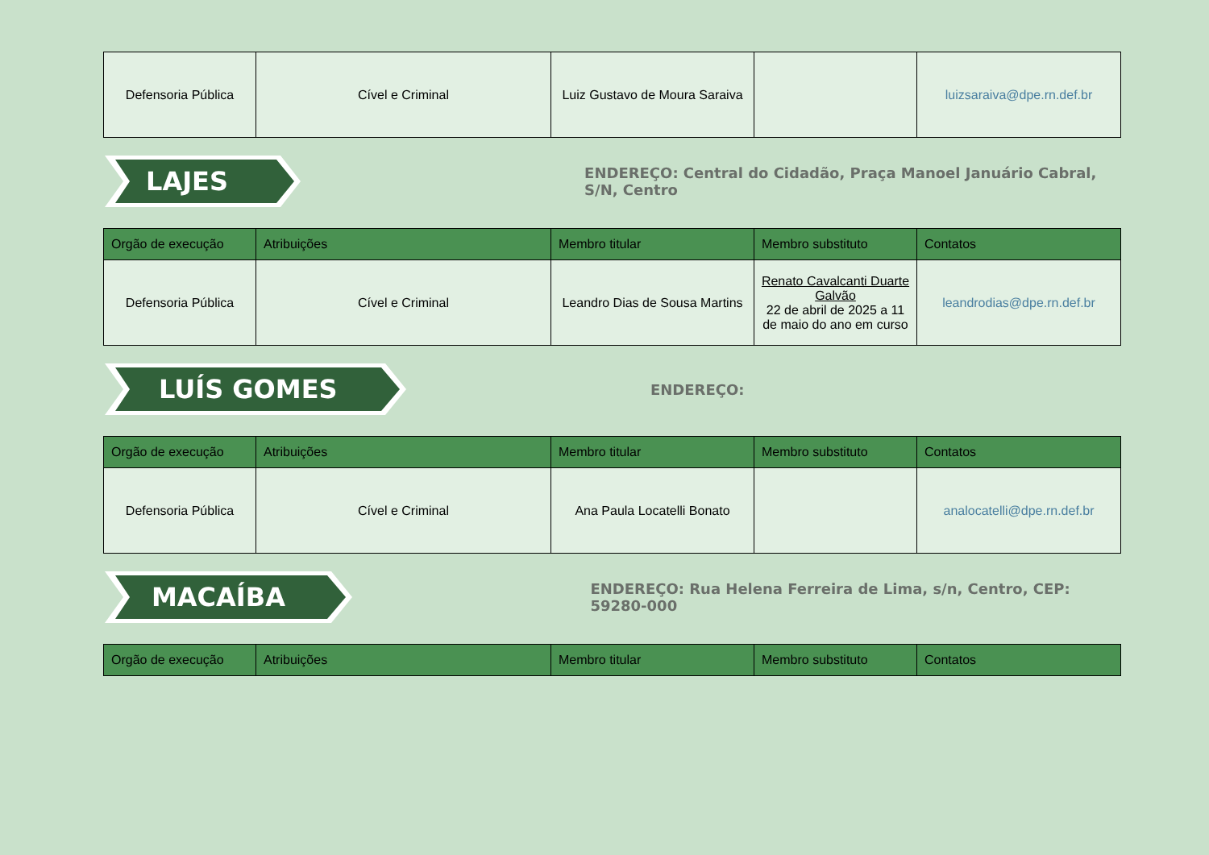| Defensoria Pública | Cível e Criminal | Luiz Gustavo de Moura Saraiva | | luizsaraiva@dpe.rn.def.br |
LAJES
ENDEREÇO: Central do Cidadão, Praça Manoel Januário Cabral, S/N, Centro
| Orgão de execução | Atribuições | Membro titular | Membro substituto | Contatos |
| --- | --- | --- | --- | --- |
| Defensoria Pública | Cível e Criminal | Leandro Dias de Sousa Martins | Renato Cavalcanti Duarte Galvão 22 de abril de 2025 a 11 de maio do ano em curso | leandrodias@dpe.rn.def.br |
LUÍS GOMES
ENDEREÇO:
| Orgão de execução | Atribuições | Membro titular | Membro substituto | Contatos |
| --- | --- | --- | --- | --- |
| Defensoria Pública | Cível e Criminal | Ana Paula Locatelli Bonato | | analocatelli@dpe.rn.def.br |
MACAÍBA
ENDEREÇO: Rua Helena Ferreira de Lima, s/n, Centro, CEP: 59280-000
| Orgão de execução | Atribuições | Membro titular | Membro substituto | Contatos |
| --- | --- | --- | --- | --- |